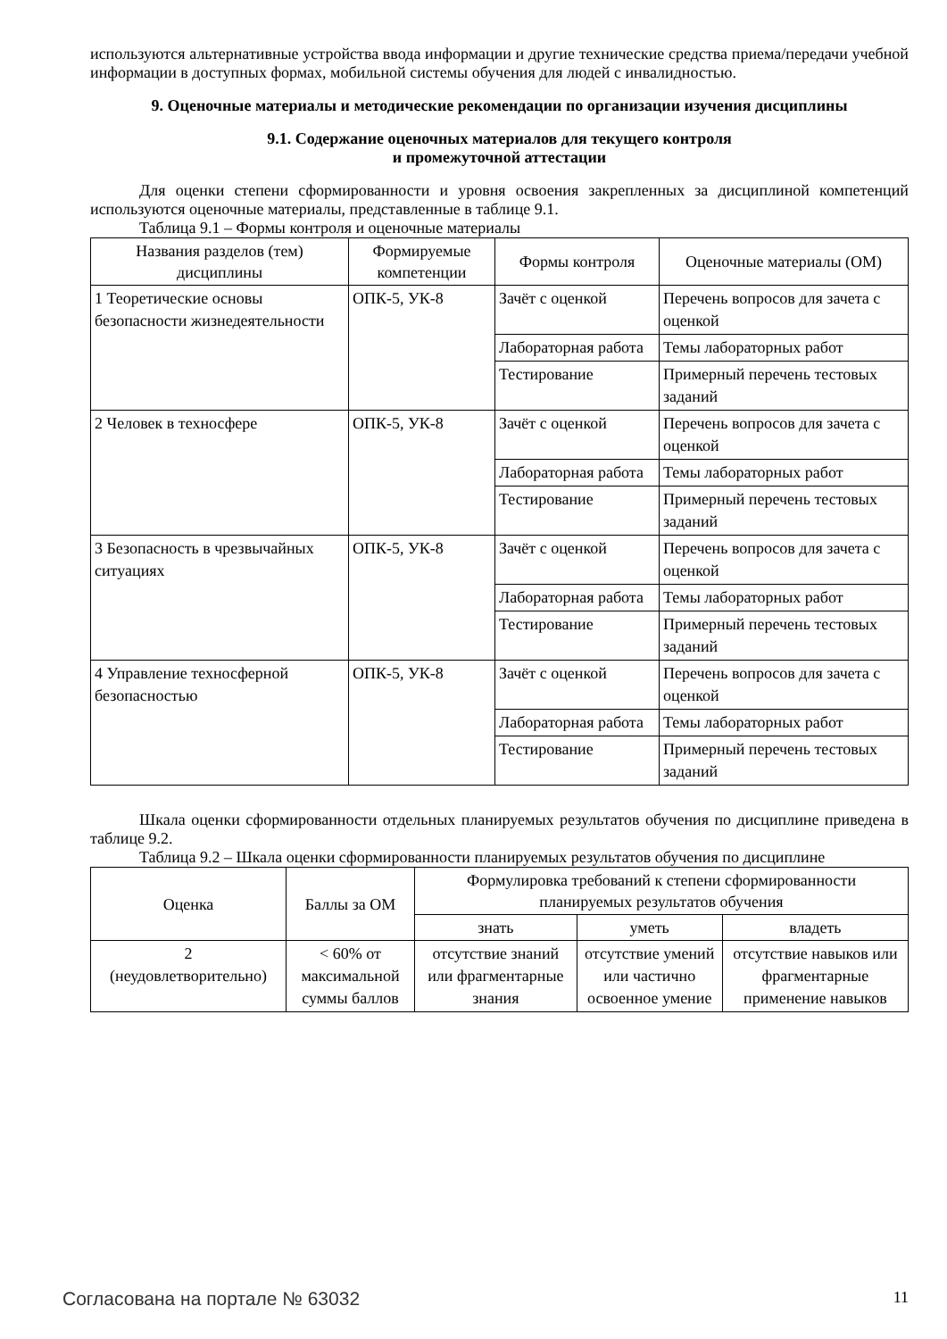используются альтернативные устройства ввода информации и другие технические средства приема/передачи учебной информации в доступных формах, мобильной системы обучения для людей с инвалидностью.
9. Оценочные материалы и методические рекомендации по организации изучения дисциплины
9.1. Содержание оценочных материалов для текущего контроля
и промежуточной аттестации
Для оценки степени сформированности и уровня освоения закрепленных за дисциплиной компетенций используются оценочные материалы, представленные в таблице 9.1.
Таблица 9.1 – Формы контроля и оценочные материалы
| Названия разделов (тем) дисциплины | Формируемые компетенции | Формы контроля | Оценочные материалы (ОМ) |
| --- | --- | --- | --- |
| 1 Теоретические основы безопасности жизнедеятельности | ОПК-5, УК-8 | Зачёт с оценкой | Перечень вопросов для зачета с оценкой |
| | | Лабораторная работа | Темы лабораторных работ |
| | | Тестирование | Примерный перечень тестовых заданий |
| 2 Человек в техносфере | ОПК-5, УК-8 | Зачёт с оценкой | Перечень вопросов для зачета с оценкой |
| | | Лабораторная работа | Темы лабораторных работ |
| | | Тестирование | Примерный перечень тестовых заданий |
| 3 Безопасность в чрезвычайных ситуациях | ОПК-5, УК-8 | Зачёт с оценкой | Перечень вопросов для зачета с оценкой |
| | | Лабораторная работа | Темы лабораторных работ |
| | | Тестирование | Примерный перечень тестовых заданий |
| 4 Управление техносферной безопасностью | ОПК-5, УК-8 | Зачёт с оценкой | Перечень вопросов для зачета с оценкой |
| | | Лабораторная работа | Темы лабораторных работ |
| | | Тестирование | Примерный перечень тестовых заданий |
Шкала оценки сформированности отдельных планируемых результатов обучения по дисциплине приведена в таблице 9.2.
Таблица 9.2 – Шкала оценки сформированности планируемых результатов обучения по дисциплине
| Оценка | Баллы за ОМ | Формулировка требований к степени сформированности планируемых результатов обучения | | |
| --- | --- | --- | --- | --- |
| | | знать | уметь | владеть |
| 2 (неудовлетворительно) | < 60% от максимальной суммы баллов | отсутствие знаний или фрагментарные знания | отсутствие умений или частично освоенное умение | отсутствие навыков или фрагментарные применение навыков |
Согласована на портале № 63032 11